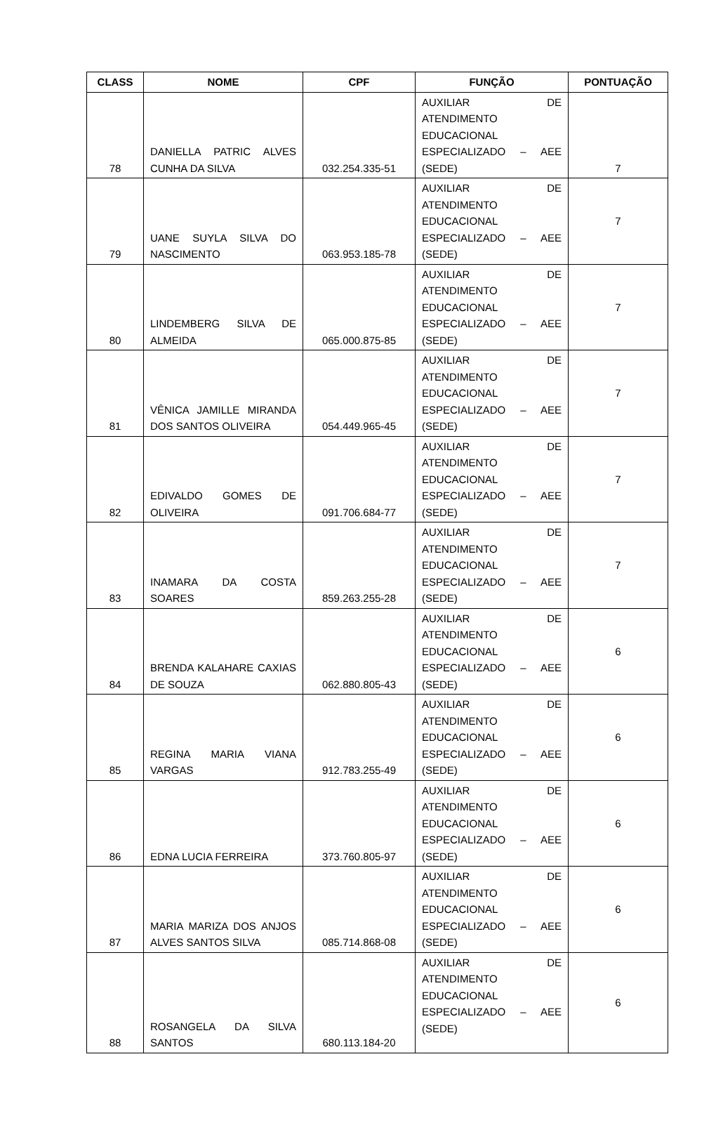| CLASS | NOME | CPF | FUNÇÃO | PONTUAÇÃO |
| --- | --- | --- | --- | --- |
| 78 | DANIELLA PATRIC ALVES CUNHA DA SILVA | 032.254.335-51 | AUXILIAR DE ATENDIMENTO EDUCACIONAL ESPECIALIZADO – AEE (SEDE) | 7 |
| 79 | UANE SUYLA SILVA DO NASCIMENTO | 063.953.185-78 | AUXILIAR DE ATENDIMENTO EDUCACIONAL ESPECIALIZADO – AEE (SEDE) | 7 |
| 80 | LINDEMBERG SILVA DE ALMEIDA | 065.000.875-85 | AUXILIAR DE ATENDIMENTO EDUCACIONAL ESPECIALIZADO – AEE (SEDE) | 7 |
| 81 | VÊNICA JAMILLE MIRANDA DOS SANTOS OLIVEIRA | 054.449.965-45 | AUXILIAR DE ATENDIMENTO EDUCACIONAL ESPECIALIZADO – AEE (SEDE) | 7 |
| 82 | EDIVALDO GOMES DE OLIVEIRA | 091.706.684-77 | AUXILIAR DE ATENDIMENTO EDUCACIONAL ESPECIALIZADO – AEE (SEDE) | 7 |
| 83 | INAMARA DA COSTA SOARES | 859.263.255-28 | AUXILIAR DE ATENDIMENTO EDUCACIONAL ESPECIALIZADO – AEE (SEDE) | 7 |
| 84 | BRENDA KALAHARE CAXIAS DE SOUZA | 062.880.805-43 | AUXILIAR DE ATENDIMENTO EDUCACIONAL ESPECIALIZADO – AEE (SEDE) | 6 |
| 85 | REGINA MARIA VIANA VARGAS | 912.783.255-49 | AUXILIAR DE ATENDIMENTO EDUCACIONAL ESPECIALIZADO – AEE (SEDE) | 6 |
| 86 | EDNA LUCIA FERREIRA | 373.760.805-97 | AUXILIAR DE ATENDIMENTO EDUCACIONAL ESPECIALIZADO – AEE (SEDE) | 6 |
| 87 | MARIA MARIZA DOS ANJOS ALVES SANTOS SILVA | 085.714.868-08 | AUXILIAR DE ATENDIMENTO EDUCACIONAL ESPECIALIZADO – AEE (SEDE) | 6 |
| 88 | ROSANGELA DA SILVA SANTOS | 680.113.184-20 | AUXILIAR DE ATENDIMENTO EDUCACIONAL ESPECIALIZADO – AEE (SEDE) | 6 |